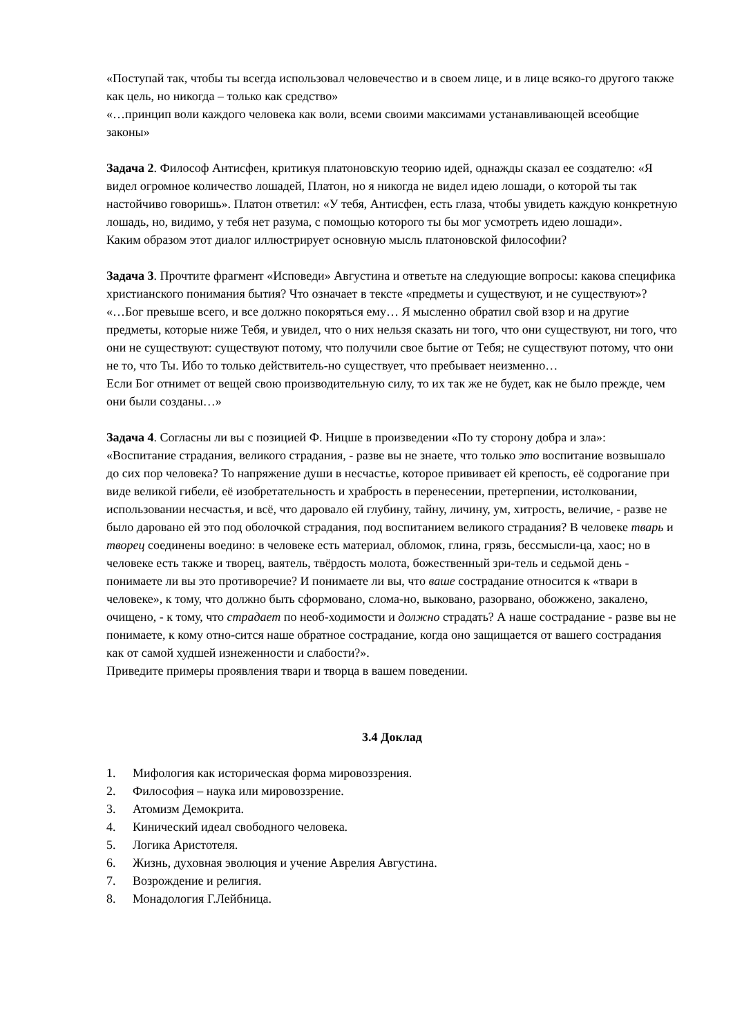«Поступай так, чтобы ты всегда использовал человечество и в своем лице, и в лице всяко-го другого также как цель, но никогда – только как средство»
«…принцип воли каждого человека как воли, всеми своими максимами устанавливающей всеобщие законы»
Задача 2. Философ Антисфен, критикуя платоновскую теорию идей, однажды сказал ее создателю: «Я видел огромное количество лошадей, Платон, но я никогда не видел идею лошади, о которой ты так настойчиво говоришь». Платон ответил: «У тебя, Антисфен, есть глаза, чтобы увидеть каждую конкретную лошадь, но, видимо, у тебя нет разума, с помощью которого ты бы мог усмотреть идею лошади».
Каким образом этот диалог иллюстрирует основную мысль платоновской философии?
Задача 3. Прочтите фрагмент «Исповеди» Августина и ответьте на следующие вопросы: какова специфика христианского понимания бытия? Что означает в тексте «предметы и существуют, и не существуют»?
«…Бог превыше всего, и все должно покоряться ему… Я мысленно обратил свой взор и на другие предметы, которые ниже Тебя, и увидел, что о них нельзя сказать ни того, что они существуют, ни того, что они не существуют: существуют потому, что получили свое бытие от Тебя; не существуют потому, что они не то, что Ты. Ибо то только действитель-но существует, что пребывает неизменно…
Если Бог отнимет от вещей свою производительную силу, то их так же не будет, как не было прежде, чем они были созданы…»
Задача 4. Согласны ли вы с позицией Ф. Ницше в произведении «По ту сторону добра и зла»: «Воспитание страдания, великого страдания, - разве вы не знаете, что только это воспитание возвышало до сих пор человека? То напряжение души в несчастье, которое прививает ей крепость, её содрогание при виде великой гибели, её изобретательность и храбрость в перенесении, претерпении, истолковании, использовании несчастья, и всё, что даровало ей глубину, тайну, личину, ум, хитрость, величие, - разве не было даровано ей это под оболочкой страдания, под воспитанием великого страдания? В человеке тварь и творец соединены воедино: в человеке есть материал, обломок, глина, грязь, бессмысли-ца, хаос; но в человеке есть также и творец, ваятель, твёрдость молота, божественный зри-тель и седьмой день - понимаете ли вы это противоречие? И понимаете ли вы, что ваше сострадание относится к «твари в человеке», к тому, что должно быть сформовано, слома-но, выковано, разорвано, обожжено, закалено, очищено, - к тому, что страдает по необ-ходимости и должно страдать? А наше сострадание - разве вы не понимаете, к кому отно-сится наше обратное сострадание, когда оно защищается от вашего сострадания как от самой худшей изнеженности и слабости?».
Приведите примеры проявления твари и творца в вашем поведении.
3.4 Доклад
1. Мифология как историческая форма мировоззрения.
2. Философия – наука или мировоззрение.
3. Атомизм Демокрита.
4. Кинический идеал свободного человека.
5. Логика Аристотеля.
6. Жизнь, духовная эволюция и учение Аврелия Августина.
7. Возрождение и религия.
8. Монадология Г.Лейбница.